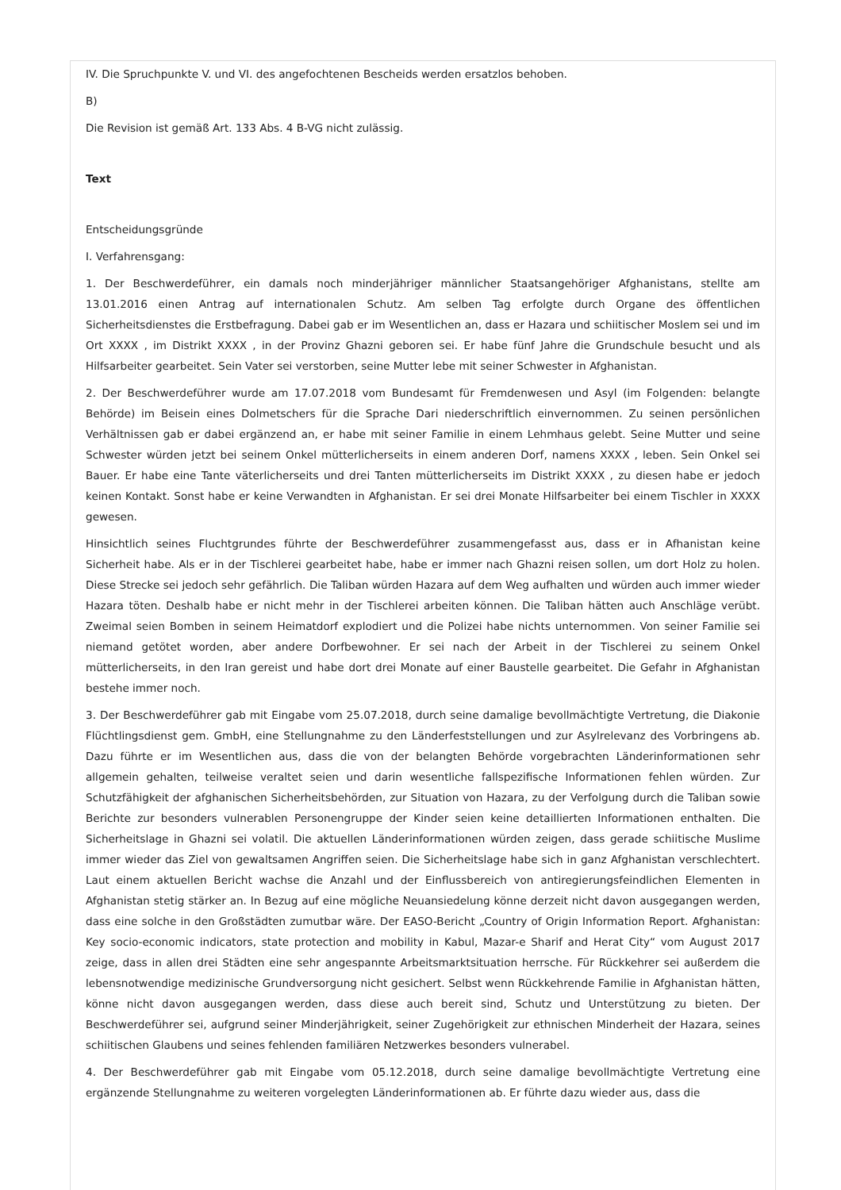IV. Die Spruchpunkte V. und VI. des angefochtenen Bescheids werden ersatzlos behoben.
B)
Die Revision ist gemäß Art. 133 Abs. 4 B-VG nicht zulässig.
Text
Entscheidungsgründe
I. Verfahrensgang:
1. Der Beschwerdeführer, ein damals noch minderjähriger männlicher Staatsangehöriger Afghanistans, stellte am 13.01.2016 einen Antrag auf internationalen Schutz. Am selben Tag erfolgte durch Organe des öffentlichen Sicherheitsdienstes die Erstbefragung. Dabei gab er im Wesentlichen an, dass er Hazara und schiitischer Moslem sei und im Ort XXXX , im Distrikt XXXX , in der Provinz Ghazni geboren sei. Er habe fünf Jahre die Grundschule besucht und als Hilfsarbeiter gearbeitet. Sein Vater sei verstorben, seine Mutter lebe mit seiner Schwester in Afghanistan.
2. Der Beschwerdeführer wurde am 17.07.2018 vom Bundesamt für Fremdenwesen und Asyl (im Folgenden: belangte Behörde) im Beisein eines Dolmetschers für die Sprache Dari niederschriftlich einvernommen. Zu seinen persönlichen Verhältnissen gab er dabei ergänzend an, er habe mit seiner Familie in einem Lehmhaus gelebt. Seine Mutter und seine Schwester würden jetzt bei seinem Onkel mütterlicherseits in einem anderen Dorf, namens XXXX , leben. Sein Onkel sei Bauer. Er habe eine Tante väterlicherseits und drei Tanten mütterlicherseits im Distrikt XXXX , zu diesen habe er jedoch keinen Kontakt. Sonst habe er keine Verwandten in Afghanistan. Er sei drei Monate Hilfsarbeiter bei einem Tischler in XXXX gewesen.
Hinsichtlich seines Fluchtgrundes führte der Beschwerdeführer zusammengefasst aus, dass er in Afhanistan keine Sicherheit habe. Als er in der Tischlerei gearbeitet habe, habe er immer nach Ghazni reisen sollen, um dort Holz zu holen. Diese Strecke sei jedoch sehr gefährlich. Die Taliban würden Hazara auf dem Weg aufhalten und würden auch immer wieder Hazara töten. Deshalb habe er nicht mehr in der Tischlerei arbeiten können. Die Taliban hätten auch Anschläge verübt. Zweimal seien Bomben in seinem Heimatdorf explodiert und die Polizei habe nichts unternommen. Von seiner Familie sei niemand getötet worden, aber andere Dorfbewohner. Er sei nach der Arbeit in der Tischlerei zu seinem Onkel mütterlicherseits, in den Iran gereist und habe dort drei Monate auf einer Baustelle gearbeitet. Die Gefahr in Afghanistan bestehe immer noch.
3. Der Beschwerdeführer gab mit Eingabe vom 25.07.2018, durch seine damalige bevollmächtigte Vertretung, die Diakonie Flüchtlingsdienst gem. GmbH, eine Stellungnahme zu den Länderfeststellungen und zur Asylrelevanz des Vorbringens ab. Dazu führte er im Wesentlichen aus, dass die von der belangten Behörde vorgebrachten Länderinformationen sehr allgemein gehalten, teilweise veraltet seien und darin wesentliche fallspezifische Informationen fehlen würden. Zur Schutzfähigkeit der afghanischen Sicherheitsbehörden, zur Situation von Hazara, zu der Verfolgung durch die Taliban sowie Berichte zur besonders vulnerablen Personengruppe der Kinder seien keine detaillierten Informationen enthalten. Die Sicherheitslage in Ghazni sei volatil. Die aktuellen Länderinformationen würden zeigen, dass gerade schiitische Muslime immer wieder das Ziel von gewaltsamen Angriffen seien. Die Sicherheitslage habe sich in ganz Afghanistan verschlechtert. Laut einem aktuellen Bericht wachse die Anzahl und der Einflussbereich von antiregierungsfeindlichen Elementen in Afghanistan stetig stärker an. In Bezug auf eine mögliche Neuansiedelung könne derzeit nicht davon ausgegangen werden, dass eine solche in den Großstädten zumutbar wäre. Der EASO-Bericht „Country of Origin Information Report. Afghanistan: Key socio-economic indicators, state protection and mobility in Kabul, Mazar-e Sharif and Herat City“ vom August 2017 zeige, dass in allen drei Städten eine sehr angespannte Arbeitsmarktsituation herrsche. Für Rückkehrer sei außerdem die lebensnotwendige medizinische Grundversorgung nicht gesichert. Selbst wenn Rückkehrende Familie in Afghanistan hätten, könne nicht davon ausgegangen werden, dass diese auch bereit sind, Schutz und Unterstützung zu bieten. Der Beschwerdeführer sei, aufgrund seiner Minderjährigkeit, seiner Zugehörigkeit zur ethnischen Minderheit der Hazara, seines schiitischen Glaubens und seines fehlenden familiären Netzwerkes besonders vulnerabel.
4. Der Beschwerdeführer gab mit Eingabe vom 05.12.2018, durch seine damalige bevollmächtigte Vertretung eine ergänzende Stellungnahme zu weiteren vorgelegten Länderinformationen ab. Er führte dazu wieder aus, dass die